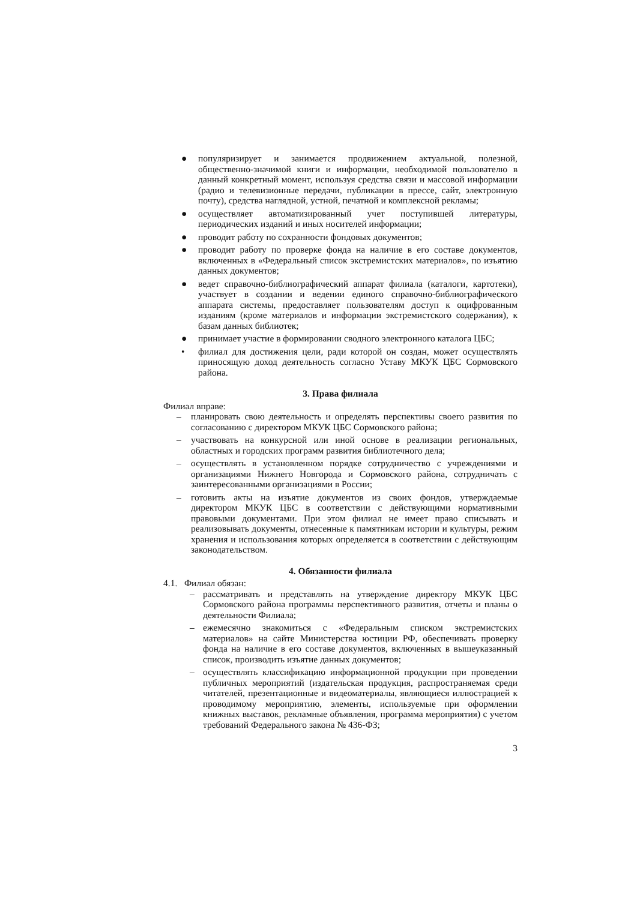● популяризирует и занимается продвижением актуальной, полезной, общественно-значимой книги и информации, необходимой пользователю в данный конкретный момент, используя средства связи и массовой информации (радио и телевизионные передачи, публикации в прессе, сайт, электронную почту), средства наглядной, устной, печатной и комплексной рекламы;
● осуществляет автоматизированный учет поступившей литературы, периодических изданий и иных носителей информации;
● проводит работу по сохранности фондовых документов;
● проводит работу по проверке фонда на наличие в его составе документов, включенных в «Федеральный список экстремистских материалов», по изъятию данных документов;
● ведет справочно-библиографический аппарат филиала (каталоги, картотеки), участвует в создании и ведении единого справочно-библиографического аппарата системы, предоставляет пользователям доступ к оцифрованным изданиям (кроме материалов и информации экстремистского содержания), к базам данных библиотек;
● принимает участие в формировании сводного электронного каталога ЦБС;
• филиал для достижения цели, ради которой он создан, может осуществлять приносящую доход деятельность согласно Уставу МКУК ЦБС Сормовского района.
3. Права филиала
Филиал вправе:
– планировать свою деятельность и определять перспективы своего развития по согласованию с директором МКУК ЦБС Сормовского района;
– участвовать на конкурсной или иной основе в реализации региональных, областных и городских программ развития библиотечного дела;
– осуществлять в установленном порядке сотрудничество с учреждениями и организациями Нижнего Новгорода и Сормовского района, сотрудничать с заинтересованными организациями в России;
– готовить акты на изъятие документов из своих фондов, утверждаемые директором МКУК ЦБС в соответствии с действующими нормативными правовыми документами. При этом филиал не имеет право списывать и реализовывать документы, отнесенные к памятникам истории и культуры, режим хранения и использования которых определяется в соответствии с действующим законодательством.
4. Обязанности филиала
4.1. Филиал обязан:
– рассматривать и представлять на утверждение директору МКУК ЦБС Сормовского района программы перспективного развития, отчеты и планы о деятельности Филиала;
– ежемесячно знакомиться с «Федеральным списком экстремистских материалов» на сайте Министерства юстиции РФ, обеспечивать проверку фонда на наличие в его составе документов, включенных в вышеуказанный список, производить изъятие данных документов;
– осуществлять классификацию информационной продукции при проведении публичных мероприятий (издательская продукция, распространяемая среди читателей, презентационные и видеоматериалы, являющиеся иллюстрацией к проводимому мероприятию, элементы, используемые при оформлении книжных выставок, рекламные объявления, программа мероприятия) с учетом требований Федерального закона № 436-ФЗ;
3